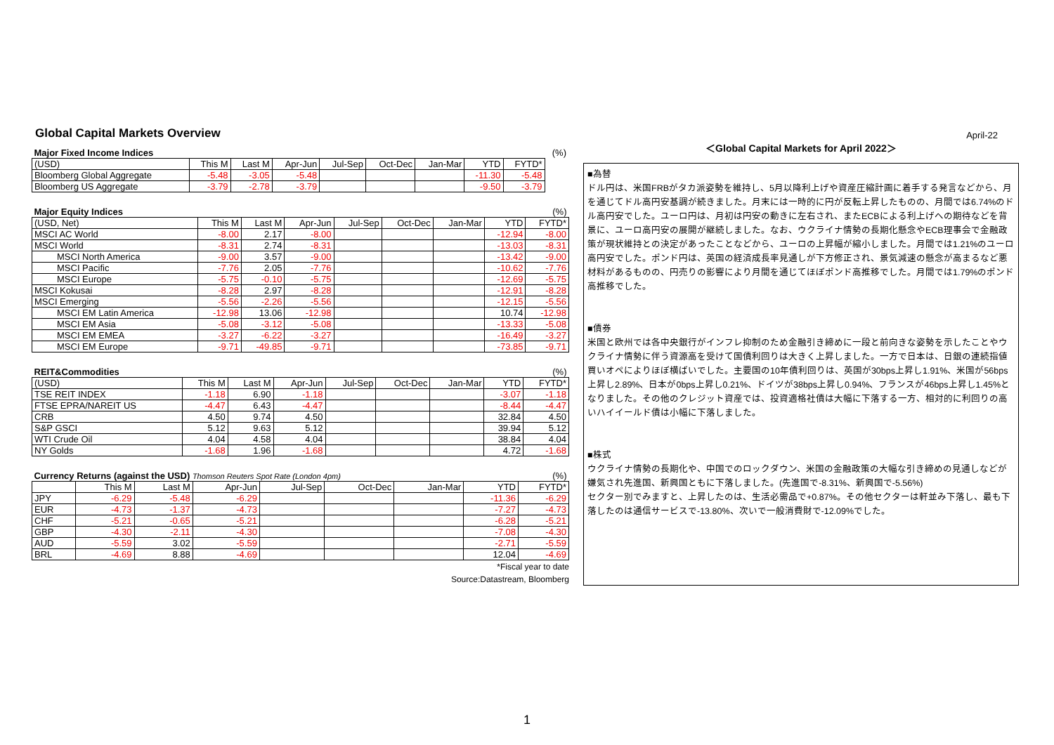April-22
Global Capital Markets Overview
| Major Fixed Income Indices | | | | | | | | | (%) |
| (USD) | This M | Last M | Apr-Jun | Jul-Sep | Oct-Dec | Jan-Mar | YTD | FYTD* | |
| Bloomberg Global Aggregate | -5.48 | -3.05 | -5.48 | | | | -11.30 | -5.48 | |
| Bloomberg US Aggregate | -3.79 | -2.78 | -3.79 | | | | -9.50 | -3.79 | |
| Major Equity Indices | | | | | | | | (%) |
| (USD, Net) | This M | Last M | Apr-Jun | Jul-Sep | Oct-Dec | Jan-Mar | YTD | FYTD* |
| MSCI AC World | -8.00 | 2.17 | -8.00 | | | | -12.94 | -8.00 |
| MSCI World | -8.31 | 2.74 | -8.31 | | | | -13.03 | -8.31 |
| MSCI North America | -9.00 | 3.57 | -9.00 | | | | -13.42 | -9.00 |
| MSCI Pacific | -7.76 | 2.05 | -7.76 | | | | -10.62 | -7.76 |
| MSCI Europe | -5.75 | -0.10 | -5.75 | | | | -12.69 | -5.75 |
| MSCI Kokusai | -8.28 | 2.97 | -8.28 | | | | -12.91 | -8.28 |
| MSCI Emerging | -5.56 | -2.26 | -5.56 | | | | -12.15 | -5.56 |
| MSCI EM Latin America | -12.98 | 13.06 | -12.98 | | | | 10.74 | -12.98 |
| MSCI EM Asia | -5.08 | -3.12 | -5.08 | | | | -13.33 | -5.08 |
| MSCI EM EMEA | -3.27 | -6.22 | -3.27 | | | | -16.49 | -3.27 |
| MSCI EM Europe | -9.71 | -49.85 | -9.71 | | | | -73.85 | -9.71 |
| REIT&Commodities | | | | | | | | (%) |
| (USD) | This M | Last M | Apr-Jun | Jul-Sep | Oct-Dec | Jan-Mar | YTD | FYTD* |
| TSE REIT INDEX | -1.18 | 6.90 | -1.18 | | | | -3.07 | -1.18 |
| FTSE EPRA/NAREIT US | -4.47 | 6.43 | -4.47 | | | | -8.44 | -4.47 |
| CRB | 4.50 | 9.74 | 4.50 | | | | 32.84 | 4.50 |
| S&P GSCI | 5.12 | 9.63 | 5.12 | | | | 39.94 | 5.12 |
| WTI Crude Oil | 4.04 | 4.58 | 4.04 | | | | 38.84 | 4.04 |
| NY Golds | -1.68 | 1.96 | -1.68 | | | | 4.72 | -1.68 |
| Currency Returns (against the USD) Thomson Reuters Spot Rate (London 4pm) | | | | | | | | (%) |
| | This M | Last M | Apr-Jun | Jul-Sep | Oct-Dec | Jan-Mar | YTD | FYTD* |
| JPY | -6.29 | -5.48 | -6.29 | | | | -11.36 | -6.29 |
| EUR | -4.73 | -1.37 | -4.73 | | | | -7.27 | -4.73 |
| CHF | -5.21 | -0.65 | -5.21 | | | | -6.28 | -5.21 |
| GBP | -4.30 | -2.11 | -4.30 | | | | -7.08 | -4.30 |
| AUD | -5.59 | 3.02 | -5.59 | | | | -2.71 | -5.59 |
| BRL | -4.69 | 8.88 | -4.69 | | | | 12.04 | -4.69 |
*Fiscal year to date
Source:Datastream, Bloomberg
＜Global Capital Markets for April 2022＞
■為替
ドル円は、米国FRBがタカ派姿勢を維持し、5月以降利上げや資産圧縮計画に着手する発言などから、月を通じてドル高円安基調が続きました。月末には一時的に円が反転上昇したものの、月間では6.74%のドル高円安でした。ユーロ円は、月初は円安の動きに左右され、またECBによる利上げへの期待などを背景に、ユーロ高円安の展開が継続しました。なお、ウクライナ情勢の長期化懸念やECB理事会で金融政策が現状維持との決定があったことなどから、ユーロの上昇幅が縮小しました。月間では1.21%のユーロ高円安でした。ポンド円は、英国の経済成長率見通しが下方修正され、景気減速の懸念が高まるなど悪材料があるものの、円売りの影響により月間を通じてほぼポンド高推移でした。月間では1.79%のポンド高推移でした。
■債券
米国と欧州では各中央銀行がインフレ抑制のため金融引き締めに一段と前向きな姿勢を示したことやウクライナ情勢に伴う資源高を受けて国債利回りは大きく上昇しました。一方で日本は、日銀の連続指値買いオペによりほぼ横ばいでした。主要国の10年債利回りは、英国が30bps上昇し1.91%、米国が56bps上昇し2.89%、日本が0bps上昇し0.21%、ドイツが38bps上昇し0.94%、フランスが46bps上昇し1.45%となりました。その他のクレジット資産では、投資適格社債は大幅に下落する一方、相対的に利回りの高いハイイールド債は小幅に下落しました。
■株式
ウクライナ情勢の長期化や、中国でのロックダウン、米国の金融政策の大幅な引き締めの見通しなどが嫌気され先進国、新興国ともに下落しました。(先進国で-8.31%、新興国で-5.56%)
セクター別でみますと、上昇したのは、生活必需品で+0.87%。その他セクターは軒並み下落し、最も下落したのは通信サービスで-13.80%、次いで一般消費財で-12.09%でした。
1